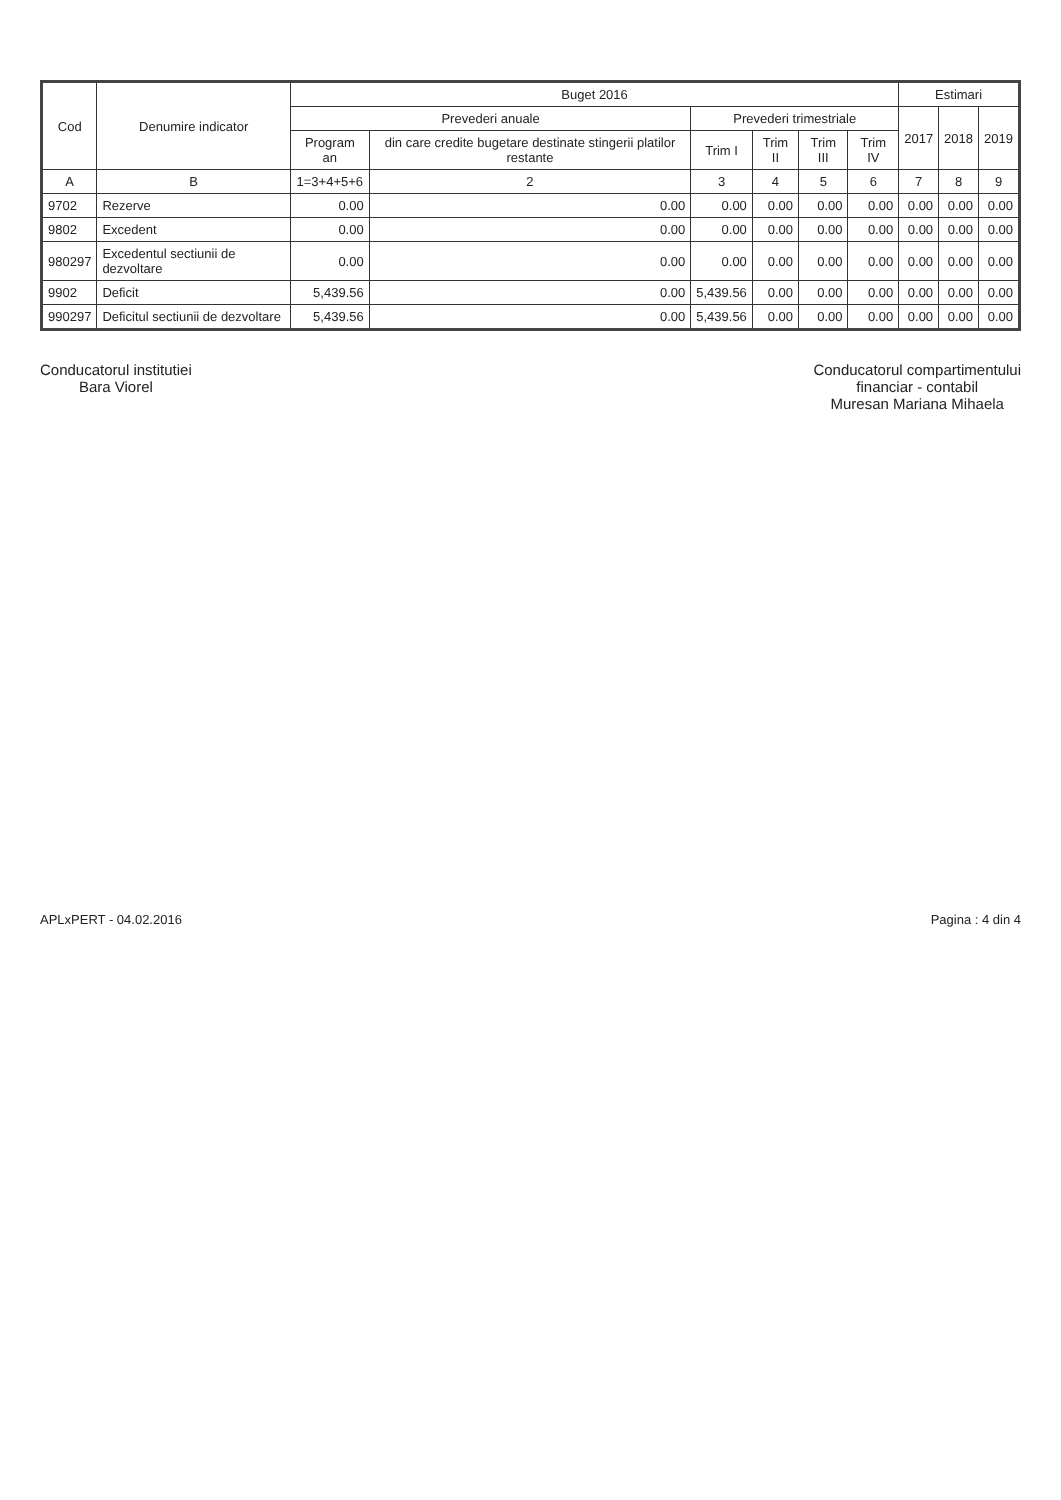| Cod | Denumire indicator | Buget 2016 | | | | | | Estimari | | |
| --- | --- | --- | --- | --- | --- | --- | --- | --- | --- | --- |
| | | Prevederi anuale | | Prevederi trimestriale | | | | 2017 | 2018 | 2019 |
| | | Program an | din care credite bugetare destinate stingerii platilor restante | Trim I | Trim II | Trim III | Trim IV | | | |
| A | B | 1=3+4+5+6 | 2 | 3 | 4 | 5 | 6 | 7 | 8 | 9 |
| 9702 | Rezerve | 0.00 | 0.00 | 0.00 | 0.00 | 0.00 | 0.00 | 0.00 | 0.00 | 0.00 |
| 9802 | Excedent | 0.00 | 0.00 | 0.00 | 0.00 | 0.00 | 0.00 | 0.00 | 0.00 | 0.00 |
| 980297 | Excedentul sectiunii de dezvoltare | 0.00 | 0.00 | 0.00 | 0.00 | 0.00 | 0.00 | 0.00 | 0.00 | 0.00 |
| 9902 | Deficit | 5,439.56 | 0.00 | 5,439.56 | 0.00 | 0.00 | 0.00 | 0.00 | 0.00 | 0.00 |
| 990297 | Deficitul sectiunii de dezvoltare | 5,439.56 | 0.00 | 5,439.56 | 0.00 | 0.00 | 0.00 | 0.00 | 0.00 | 0.00 |
Conducatorul institutiei
Bara Viorel
Conducatorul compartimentului
financiar - contabil
Muresan Mariana Mihaela
APLxPERT - 04.02.2016 Pagina : 4 din 4